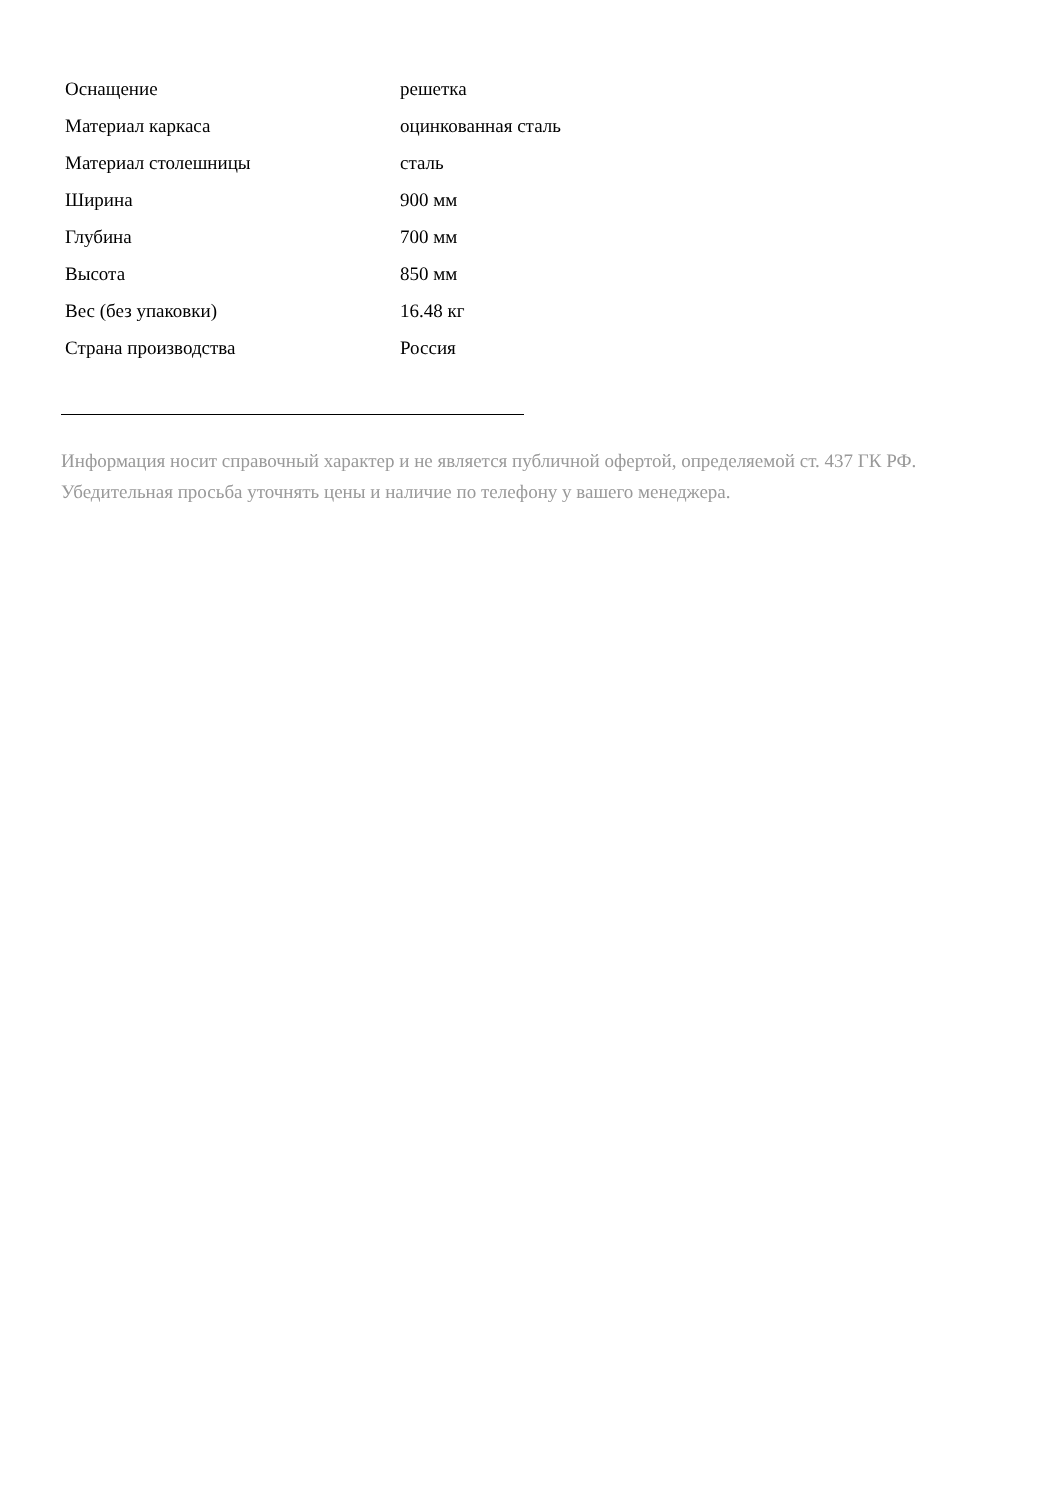| Оснащение | решетка |
| Материал каркаса | оцинкованная сталь |
| Материал столешницы | сталь |
| Ширина | 900 мм |
| Глубина | 700 мм |
| Высота | 850 мм |
| Вес (без упаковки) | 16.48 кг |
| Страна производства | Россия |
Информация носит справочный характер и не является публичной офертой, определяемой ст. 437 ГК РФ. Убедительная просьба уточнять цены и наличие по телефону у вашего менеджера.